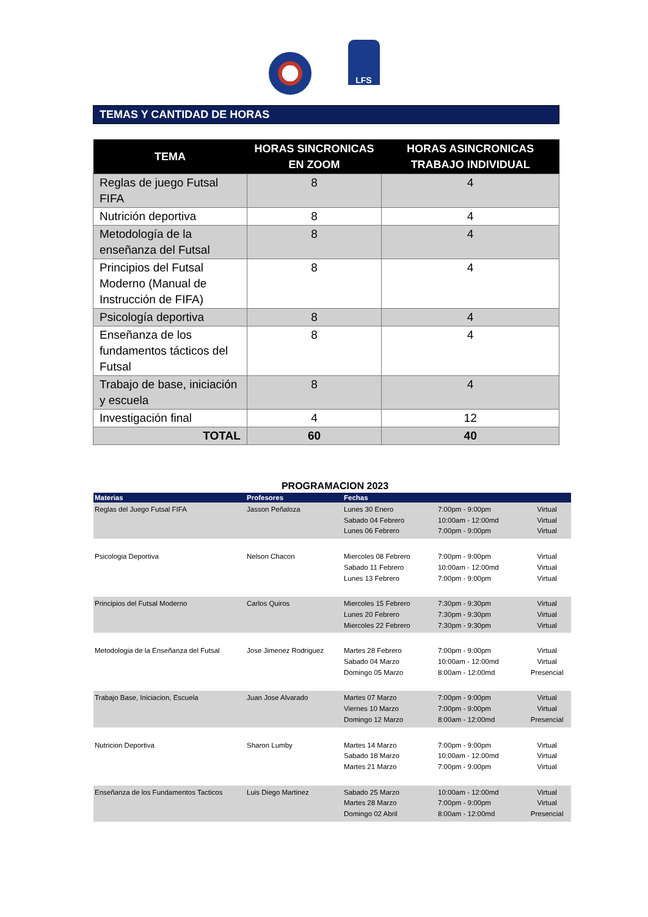LFS
TEMAS Y CANTIDAD DE HORAS
| TEMA | HORAS SINCRONICAS EN ZOOM | HORAS ASINCRONICAS TRABAJO INDIVIDUAL |
| --- | --- | --- |
| Reglas de juego Futsal FIFA | 8 | 4 |
| Nutrición deportiva | 8 | 4 |
| Metodología de la enseñanza del Futsal | 8 | 4 |
| Principios del Futsal Moderno (Manual de Instrucción de FIFA) | 8 | 4 |
| Psicología deportiva | 8 | 4 |
| Enseñanza de los fundamentos tácticos del Futsal | 8 | 4 |
| Trabajo de base, iniciación y escuela | 8 | 4 |
| Investigación final | 4 | 12 |
| TOTAL | 60 | 40 |
PROGRAMACION 2023
| Materias | Profesores | Fechas | | |
| --- | --- | --- | --- | --- |
| Reglas del Juego Futsal FIFA | Jasson Peñaloza | Lunes 30 Enero Sabado 04 Febrero Lunes 06 Febrero | 7:00pm - 9:00pm 10:00am - 12:00md 7:00pm - 9:00pm | Virtual Virtual Virtual |
| Psicologia Deportiva | Nelson Chacon | Miercoles 08 Febrero Sabado 11 Febrero Lunes 13 Febrero | 7:00pm - 9:00pm 10:00am - 12:00md 7:00pm - 9:00pm | Virtual Virtual Virtual |
| Principios del Futsal Moderno | Carlos Quiros | Miercoles 15 Febrero Lunes 20 Febrero Miercoles 22 Febrero | 7:30pm - 9:30pm 7:30pm - 9:30pm 7:30pm - 9:30pm | Virtual Virtual Virtual |
| Metodologia de la Enseñanza del Futsal | Jose Jimenez Rodriguez | Martes 28 Febrero Sabado 04 Marzo Domingo 05 Marzo | 7:00pm - 9:00pm 10:00am - 12:00md 8:00am - 12:00md | Virtual Virtual Presencial |
| Trabajo Base, Iniciacion, Escuela | Juan Jose Alvarado | Martes 07 Marzo Viernes 10 Marzo Domingo 12 Marzo | 7:00pm - 9:00pm 7:00pm - 9:00pm 8:00am - 12:00md | Virtual Virtual Presencial |
| Nutricion Deportiva | Sharon Lumby | Martes 14 Marzo Sabado 18 Marzo Martes 21 Marzo | 7:00pm - 9:00pm 10:00am - 12:00md 7:00pm - 9:00pm | Virtual Virtual Virtual |
| Enseñanza de los Fundamentos Tacticos | Luis Diego Martinez | Sabado 25 Marzo Martes 28 Marzo Domingo 02 Abril | 10:00am - 12:00md 7:00pm - 9:00pm 8:00am - 12:00md | Virtual Virtual Presencial |